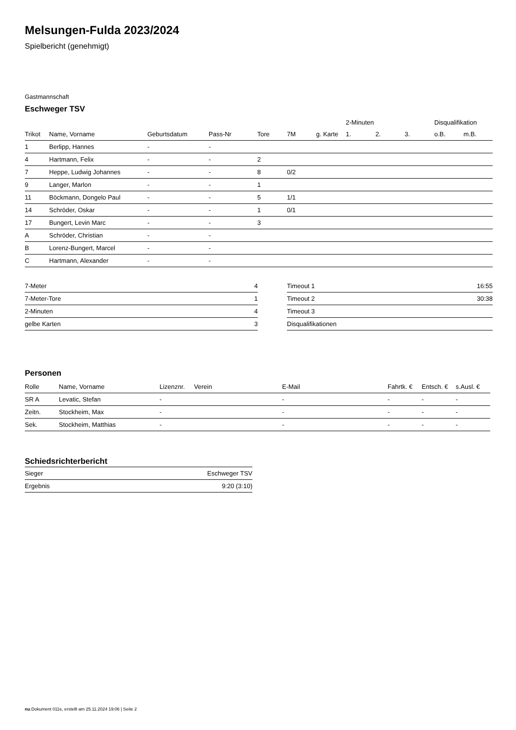Melsungen-Fulda 2023/2024
Spielbericht (genehmigt)
Gastmannschaft
Eschweger TSV
| | | | | | | | 2-Minuten | | | Disqualifikation | |
| --- | --- | --- | --- | --- | --- | --- | --- | --- | --- | --- | --- |
| Trikot | Name, Vorname | Geburtsdatum | Pass-Nr | Tore | 7M | g. Karte | 1. | 2. | 3. | o.B. | m.B. |
| 1 | Berlipp, Hannes | - | - | | | | | | | | |
| 4 | Hartmann, Felix | - | - | 2 | | | | | | | |
| 7 | Heppe, Ludwig Johannes | - | - | 8 | 0/2 | | | | | | |
| 9 | Langer, Marlon | - | - | 1 | | | | | | | |
| 11 | Böckmann, Dongelo Paul | - | - | 5 | 1/1 | | | | | | |
| 14 | Schröder, Oskar | - | - | 1 | 0/1 | | | | | | |
| 17 | Bungert, Levin Marc | - | - | 3 | | | | | | | |
| A | Schröder, Christian | - | - | | | | | | | | |
| B | Lorenz-Bungert, Marcel | - | - | | | | | | | | |
| C | Hartmann, Alexander | - | - | | | | | | | | |
| 7-Meter | 4 |
| 7-Meter-Tore | 1 |
| 2-Minuten | 4 |
| gelbe Karten | 3 |
| Timeout 1 | 16:55 |
| Timeout 2 | 30:38 |
| Timeout 3 | |
| Disqualifikationen | |
Personen
| Rolle | Name, Vorname | Lizenznr. | Verein | E-Mail | Fahrtk. € | Entsch. € | s.Ausl. € |
| --- | --- | --- | --- | --- | --- | --- | --- |
| SR A | Levatic, Stefan | - | | - | - | - | - |
| Zeitn. | Stockheim, Max | - | | - | - | - | - |
| Sek. | Stockheim, Matthias | - | | - | - | - | - |
Schiedsrichterbericht
| Sieger | Eschweger TSV |
| Ergebnis | 9:20 (3:10) |
nu.Dokument 011e, erstellt am 25.11.2024 19:06 | Seite 2